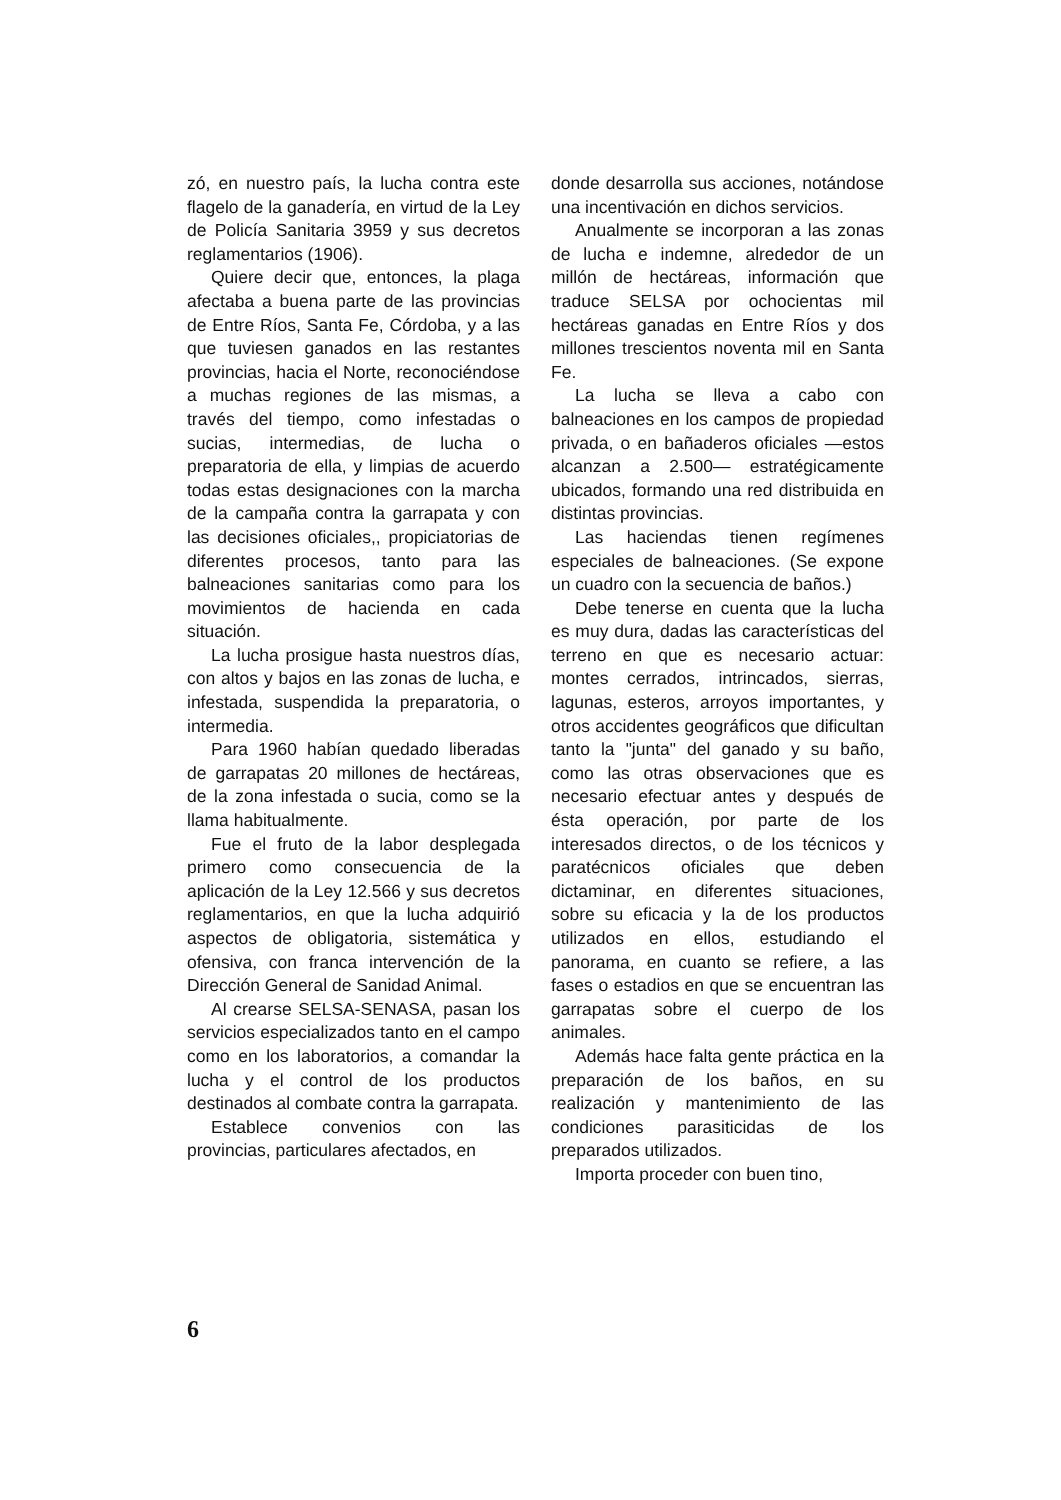zó, en nuestro país, la lucha contra este flagelo de la ganadería, en virtud de la Ley de Policía Sanitaria 3959 y sus decretos reglamentarios (1906).
Quiere decir que, entonces, la plaga afectaba a buena parte de las provincias de Entre Ríos, Santa Fe, Córdoba, y a las que tuviesen ganados en las restantes provincias, hacia el Norte, reconociéndose a muchas regiones de las mismas, a través del tiempo, como infestadas o sucias, intermedias, de lucha o preparatoria de ella, y limpias de acuerdo todas estas designaciones con la marcha de la campaña contra la garrapata y con las decisiones oficiales,, propiciatorias de diferentes procesos, tanto para las balneaciones sanitarias como para los movimientos de hacienda en cada situación.
La lucha prosigue hasta nuestros días, con altos y bajos en las zonas de lucha, e infestada, suspendida la preparatoria, o intermedia.
Para 1960 habían quedado liberadas de garrapatas 20 millones de hectáreas, de la zona infestada o sucia, como se la llama habitualmente.
Fue el fruto de la labor desplegada primero como consecuencia de la aplicación de la Ley 12.566 y sus decretos reglamentarios, en que la lucha adquirió aspectos de obligatoria, sistemática y ofensiva, con franca intervención de la Dirección General de Sanidad Animal.
Al crearse SELSA-SENASA, pasan los servicios especializados tanto en el campo como en los laboratorios, a comandar la lucha y el control de los productos destinados al combate contra la garrapata.
Establece convenios con las provincias, particulares afectados, en
donde desarrolla sus acciones, notándose una incentivación en dichos servicios.
Anualmente se incorporan a las zonas de lucha e indemne, alrededor de un millón de hectáreas, información que traduce SELSA por ochocientas mil hectáreas ganadas en Entre Ríos y dos millones trescientos noventa mil en Santa Fe.
La lucha se lleva a cabo con balneaciones en los campos de propiedad privada, o en bañaderos oficiales —estos alcanzan a 2.500— estratégicamente ubicados, formando una red distribuida en distintas provincias.
Las haciendas tienen regímenes especiales de balneaciones. (Se expone un cuadro con la secuencia de baños.)
Debe tenerse en cuenta que la lucha es muy dura, dadas las características del terreno en que es necesario actuar: montes cerrados, intrincados, sierras, lagunas, esteros, arroyos importantes, y otros accidentes geográficos que dificultan tanto la "junta" del ganado y su baño, como las otras observaciones que es necesario efectuar antes y después de ésta operación, por parte de los interesados directos, o de los técnicos y paratécnicos oficiales que deben dictaminar, en diferentes situaciones, sobre su eficacia y la de los productos utilizados en ellos, estudiando el panorama, en cuanto se refiere, a las fases o estadios en que se encuentran las garrapatas sobre el cuerpo de los animales.
Además hace falta gente práctica en la preparación de los baños, en su realización y mantenimiento de las condiciones parasiticidas de los preparados utilizados.
Importa proceder con buen tino,
6